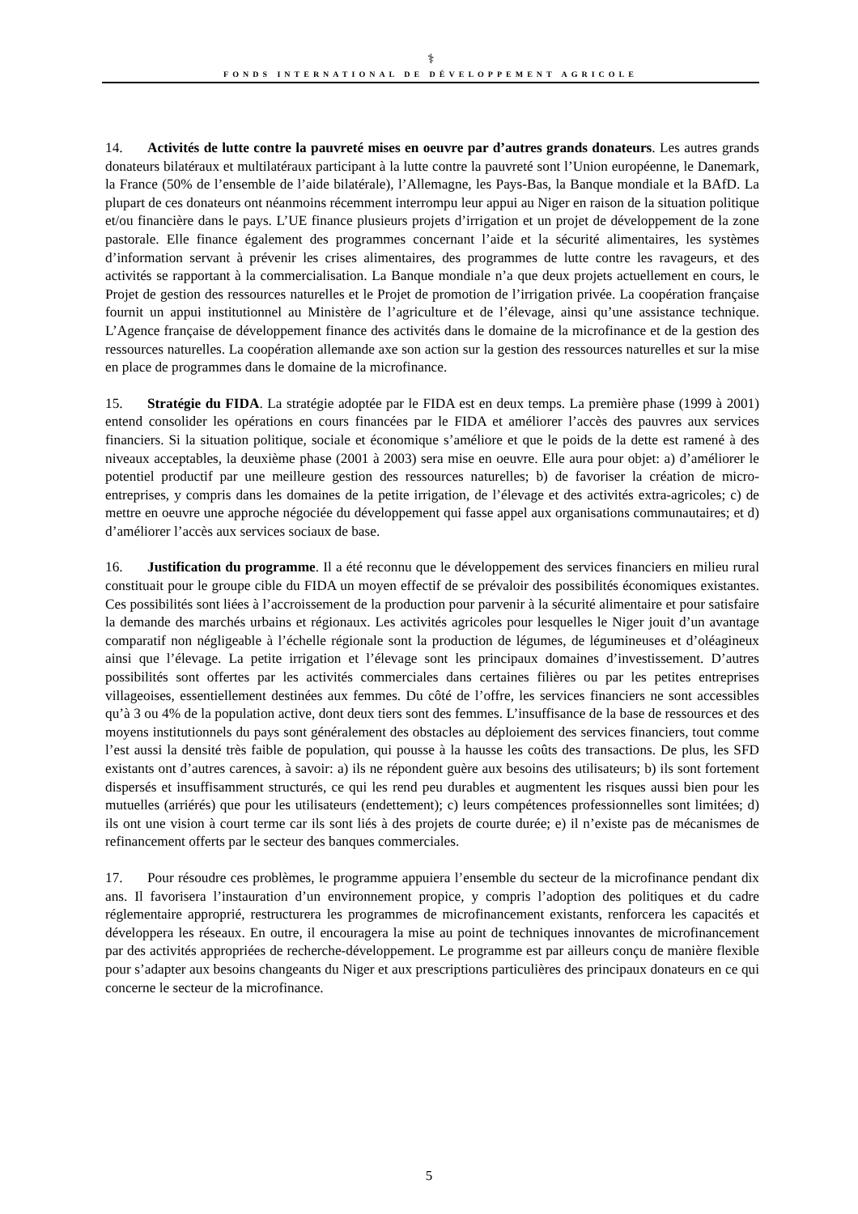⚕
FONDS INTERNATIONAL DE DÉVELOPPEMENT AGRICOLE
14. Activités de lutte contre la pauvreté mises en oeuvre par d’autres grands donateurs. Les autres grands donateurs bilatéraux et multilatéraux participant à la lutte contre la pauvreté sont l’Union européenne, le Danemark, la France (50% de l’ensemble de l’aide bilatérale), l’Allemagne, les Pays-Bas, la Banque mondiale et la BAfD. La plupart de ces donateurs ont néanmoins récemment interrompu leur appui au Niger en raison de la situation politique et/ou financière dans le pays. L’UE finance plusieurs projets d’irrigation et un projet de développement de la zone pastorale. Elle finance également des programmes concernant l’aide et la sécurité alimentaires, les systèmes d’information servant à prévenir les crises alimentaires, des programmes de lutte contre les ravageurs, et des activités se rapportant à la commercialisation. La Banque mondiale n’a que deux projets actuellement en cours, le Projet de gestion des ressources naturelles et le Projet de promotion de l’irrigation privée. La coopération française fournit un appui institutionnel au Ministère de l’agriculture et de l’élevage, ainsi qu’une assistance technique. L’Agence française de développement finance des activités dans le domaine de la microfinance et de la gestion des ressources naturelles. La coopération allemande axe son action sur la gestion des ressources naturelles et sur la mise en place de programmes dans le domaine de la microfinance.
15. Stratégie du FIDA. La stratégie adoptée par le FIDA est en deux temps. La première phase (1999 à 2001) entend consolider les opérations en cours financées par le FIDA et améliorer l’accès des pauvres aux services financiers. Si la situation politique, sociale et économique s’améliore et que le poids de la dette est ramené à des niveaux acceptables, la deuxième phase (2001 à 2003) sera mise en oeuvre. Elle aura pour objet: a) d’améliorer le potentiel productif par une meilleure gestion des ressources naturelles; b) de favoriser la création de micro-entreprises, y compris dans les domaines de la petite irrigation, de l’élevage et des activités extra-agricoles; c) de mettre en oeuvre une approche négociée du développement qui fasse appel aux organisations communautaires; et d) d’améliorer l’accès aux services sociaux de base.
16. Justification du programme. Il a été reconnu que le développement des services financiers en milieu rural constituait pour le groupe cible du FIDA un moyen effectif de se prévaloir des possibilités économiques existantes. Ces possibilités sont liées à l’accroissement de la production pour parvenir à la sécurité alimentaire et pour satisfaire la demande des marchés urbains et régionaux. Les activités agricoles pour lesquelles le Niger jouit d’un avantage comparatif non négligeable à l’échelle régionale sont la production de légumes, de légumineuses et d’oléagineux ainsi que l’élevage. La petite irrigation et l’élevage sont les principaux domaines d’investissement. D’autres possibilités sont offertes par les activités commerciales dans certaines filières ou par les petites entreprises villageoises, essentiellement destinées aux femmes. Du côté de l’offre, les services financiers ne sont accessibles qu’à 3 ou 4% de la population active, dont deux tiers sont des femmes. L’insuffisance de la base de ressources et des moyens institutionnels du pays sont généralement des obstacles au déploiement des services financiers, tout comme l’est aussi la densité très faible de population, qui pousse à la hausse les coûts des transactions. De plus, les SFD existants ont d’autres carences, à savoir: a) ils ne répondent guère aux besoins des utilisateurs; b) ils sont fortement dispersés et insuffisamment structurés, ce qui les rend peu durables et augmentent les risques aussi bien pour les mutuelles (arriérés) que pour les utilisateurs (endettement); c) leurs compétences professionnelles sont limitées; d) ils ont une vision à court terme car ils sont liés à des projets de courte durée; e) il n’existe pas de mécanismes de refinancement offerts par le secteur des banques commerciales.
17. Pour résoudre ces problèmes, le programme appuiera l’ensemble du secteur de la microfinance pendant dix ans. Il favorisera l’instauration d’un environnement propice, y compris l’adoption des politiques et du cadre réglementaire approprié, restructurera les programmes de microfinancement existants, renforcera les capacités et développera les réseaux. En outre, il encouragera la mise au point de techniques innovantes de microfinancement par des activités appropriées de recherche-développement. Le programme est par ailleurs conçu de manière flexible pour s’adapter aux besoins changeants du Niger et aux prescriptions particulières des principaux donateurs en ce qui concerne le secteur de la microfinance.
5